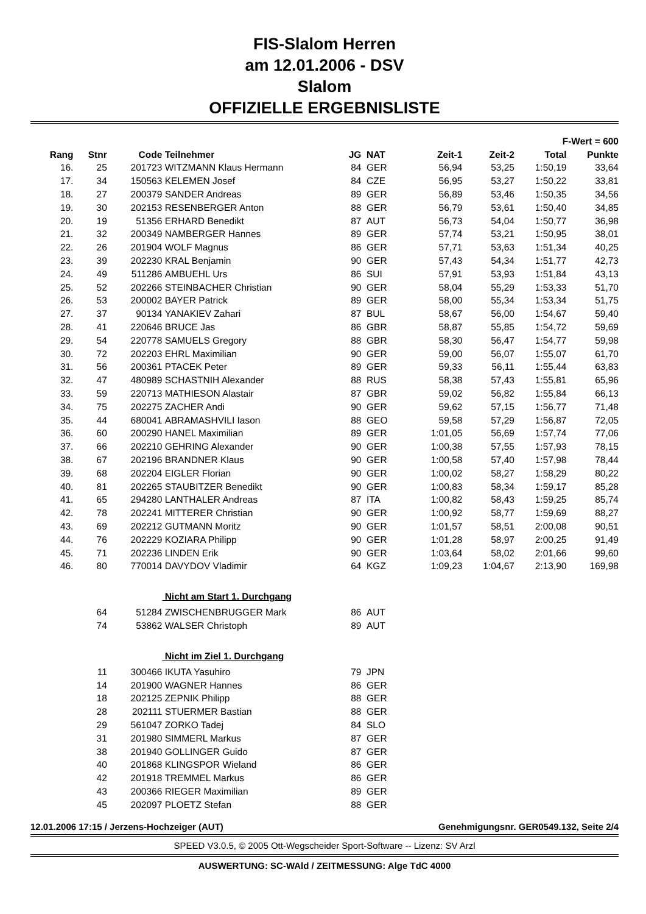FIS-Slalom Herren
am 12.01.2006 - DSV
Slalom
OFFIZIELLE ERGEBNISLISTE
| F-Wert = 600 | | | | | | | | | |
| --- | --- | --- | --- | --- | --- | --- | --- | --- | --- |
| Rang | Stnr | Code | Teilnehmer | JG | NAT | Zeit-1 | Zeit-2 | Total | Punkte |
| 16. | 25 | 201723 | WITZMANN Klaus Hermann | 84 | GER | 56,94 | 53,25 | 1:50,19 | 33,64 |
| 17. | 34 | 150563 | KELEMEN Josef | 84 | CZE | 56,95 | 53,27 | 1:50,22 | 33,81 |
| 18. | 27 | 200379 | SANDER Andreas | 89 | GER | 56,89 | 53,46 | 1:50,35 | 34,56 |
| 19. | 30 | 202153 | RESENBERGER Anton | 88 | GER | 56,79 | 53,61 | 1:50,40 | 34,85 |
| 20. | 19 | 51356 | ERHARD Benedikt | 87 | AUT | 56,73 | 54,04 | 1:50,77 | 36,98 |
| 21. | 32 | 200349 | NAMBERGER Hannes | 89 | GER | 57,74 | 53,21 | 1:50,95 | 38,01 |
| 22. | 26 | 201904 | WOLF Magnus | 86 | GER | 57,71 | 53,63 | 1:51,34 | 40,25 |
| 23. | 39 | 202230 | KRAL Benjamin | 90 | GER | 57,43 | 54,34 | 1:51,77 | 42,73 |
| 24. | 49 | 511286 | AMBUEHL Urs | 86 | SUI | 57,91 | 53,93 | 1:51,84 | 43,13 |
| 25. | 52 | 202266 | STEINBACHER Christian | 90 | GER | 58,04 | 55,29 | 1:53,33 | 51,70 |
| 26. | 53 | 200002 | BAYER Patrick | 89 | GER | 58,00 | 55,34 | 1:53,34 | 51,75 |
| 27. | 37 | 90134 | YANAKIEV Zahari | 87 | BUL | 58,67 | 56,00 | 1:54,67 | 59,40 |
| 28. | 41 | 220646 | BRUCE Jas | 86 | GBR | 58,87 | 55,85 | 1:54,72 | 59,69 |
| 29. | 54 | 220778 | SAMUELS Gregory | 88 | GBR | 58,30 | 56,47 | 1:54,77 | 59,98 |
| 30. | 72 | 202203 | EHRL Maximilian | 90 | GER | 59,00 | 56,07 | 1:55,07 | 61,70 |
| 31. | 56 | 200361 | PTACEK Peter | 89 | GER | 59,33 | 56,11 | 1:55,44 | 63,83 |
| 32. | 47 | 480989 | SCHASTNIH Alexander | 88 | RUS | 58,38 | 57,43 | 1:55,81 | 65,96 |
| 33. | 59 | 220713 | MATHIESON Alastair | 87 | GBR | 59,02 | 56,82 | 1:55,84 | 66,13 |
| 34. | 75 | 202275 | ZACHER Andi | 90 | GER | 59,62 | 57,15 | 1:56,77 | 71,48 |
| 35. | 44 | 680041 | ABRAMASHVILI Iason | 88 | GEO | 59,58 | 57,29 | 1:56,87 | 72,05 |
| 36. | 60 | 200290 | HANEL Maximilian | 89 | GER | 1:01,05 | 56,69 | 1:57,74 | 77,06 |
| 37. | 66 | 202210 | GEHRING Alexander | 90 | GER | 1:00,38 | 57,55 | 1:57,93 | 78,15 |
| 38. | 67 | 202196 | BRANDNER Klaus | 90 | GER | 1:00,58 | 57,40 | 1:57,98 | 78,44 |
| 39. | 68 | 202204 | EIGLER Florian | 90 | GER | 1:00,02 | 58,27 | 1:58,29 | 80,22 |
| 40. | 81 | 202265 | STAUBITZER Benedikt | 90 | GER | 1:00,83 | 58,34 | 1:59,17 | 85,28 |
| 41. | 65 | 294280 | LANTHALER Andreas | 87 | ITA | 1:00,82 | 58,43 | 1:59,25 | 85,74 |
| 42. | 78 | 202241 | MITTERER Christian | 90 | GER | 1:00,92 | 58,77 | 1:59,69 | 88,27 |
| 43. | 69 | 202212 | GUTMANN Moritz | 90 | GER | 1:01,57 | 58,51 | 2:00,08 | 90,51 |
| 44. | 76 | 202229 | KOZIARA Philipp | 90 | GER | 1:01,28 | 58,97 | 2:00,25 | 91,49 |
| 45. | 71 | 202236 | LINDEN Erik | 90 | GER | 1:03,64 | 58,02 | 2:01,66 | 99,60 |
| 46. | 80 | 770014 | DAVYDOV Vladimir | 64 | KGZ | 1:09,23 | 1:04,67 | 2:13,90 | 169,98 |
| | | | Nicht am Start 1. Durchgang | | | | | | |
| | 64 | 51284 | ZWISCHENBRUGGER Mark | 86 | AUT | | | | |
| | 74 | 53862 | WALSER Christoph | 89 | AUT | | | | |
| | | | Nicht im Ziel 1. Durchgang | | | | | | |
| | 11 | 300466 | IKUTA Yasuhiro | 79 | JPN | | | | |
| | 14 | 201900 | WAGNER Hannes | 86 | GER | | | | |
| | 18 | 202125 | ZEPNIK Philipp | 88 | GER | | | | |
| | 28 | 202111 | STUERMER Bastian | 88 | GER | | | | |
| | 29 | 561047 | ZORKO Tadej | 84 | SLO | | | | |
| | 31 | 201980 | SIMMERL Markus | 87 | GER | | | | |
| | 38 | 201940 | GOLLINGER Guido | 87 | GER | | | | |
| | 40 | 201868 | KLINGSPOR Wieland | 86 | GER | | | | |
| | 42 | 201918 | TREMMEL Markus | 86 | GER | | | | |
| | 43 | 200366 | RIEGER Maximilian | 89 | GER | | | | |
| | 45 | 202097 | PLOETZ Stefan | 88 | GER | | | | |
12.01.2006 17:15 / Jerzens-Hochzeiger (AUT) Genehmigungsnr. GER0549.132, Seite 2/4
SPEED V3.0.5, © 2005 Ott-Wegscheider Sport-Software -- Lizenz: SV Arzl
AUSWERTUNG: SC-WAld / ZEITMESSUNG: Alge TdC 4000